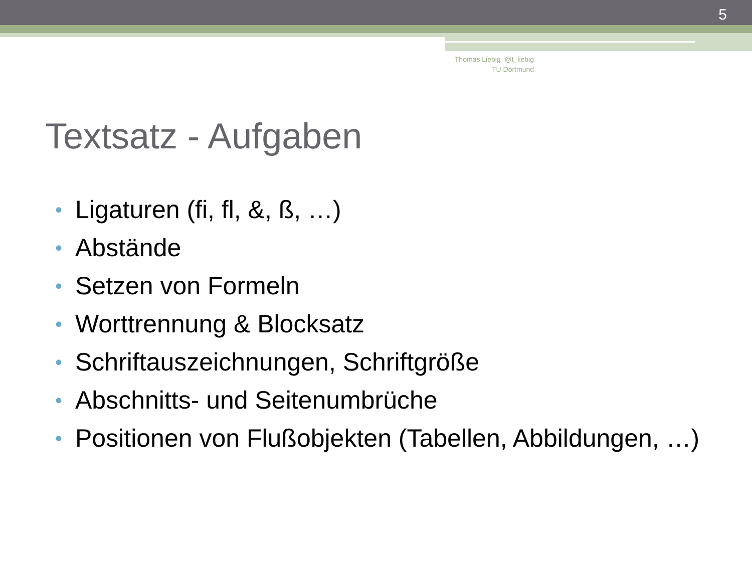5
Thomas Liebig @t_liebig
TU Dortmund
Textsatz - Aufgaben
• Ligaturen (fi, fl, &, ß, …)
• Abstände
• Setzen von Formeln
• Worttrennung & Blocksatz
• Schriftauszeichnungen, Schriftgröße
• Abschnitts- und Seitenumbrüche
• Positionen von Flußobjekten (Tabellen, Abbildungen, …)